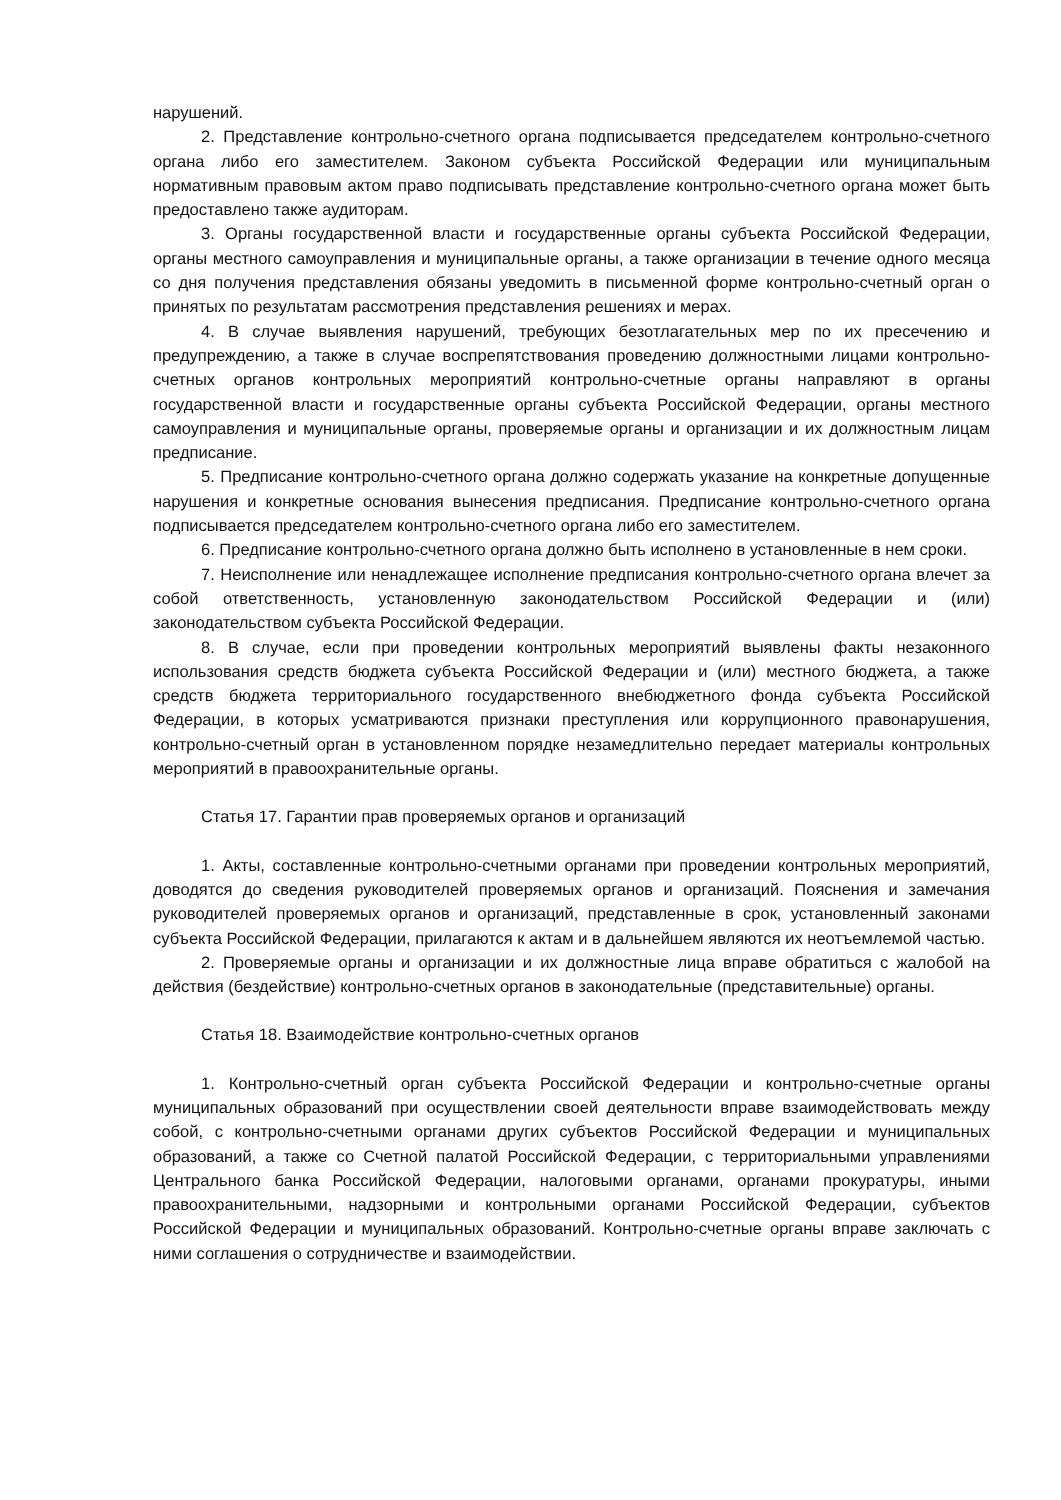нарушений.
2. Представление контрольно-счетного органа подписывается председателем контрольно-счетного органа либо его заместителем. Законом субъекта Российской Федерации или муниципальным нормативным правовым актом право подписывать представление контрольно-счетного органа может быть предоставлено также аудиторам.
3. Органы государственной власти и государственные органы субъекта Российской Федерации, органы местного самоуправления и муниципальные органы, а также организации в течение одного месяца со дня получения представления обязаны уведомить в письменной форме контрольно-счетный орган о принятых по результатам рассмотрения представления решениях и мерах.
4. В случае выявления нарушений, требующих безотлагательных мер по их пресечению и предупреждению, а также в случае воспрепятствования проведению должностными лицами контрольно-счетных органов контрольных мероприятий контрольно-счетные органы направляют в органы государственной власти и государственные органы субъекта Российской Федерации, органы местного самоуправления и муниципальные органы, проверяемые органы и организации и их должностным лицам предписание.
5. Предписание контрольно-счетного органа должно содержать указание на конкретные допущенные нарушения и конкретные основания вынесения предписания. Предписание контрольно-счетного органа подписывается председателем контрольно-счетного органа либо его заместителем.
6. Предписание контрольно-счетного органа должно быть исполнено в установленные в нем сроки.
7. Неисполнение или ненадлежащее исполнение предписания контрольно-счетного органа влечет за собой ответственность, установленную законодательством Российской Федерации и (или) законодательством субъекта Российской Федерации.
8. В случае, если при проведении контрольных мероприятий выявлены факты незаконного использования средств бюджета субъекта Российской Федерации и (или) местного бюджета, а также средств бюджета территориального государственного внебюджетного фонда субъекта Российской Федерации, в которых усматриваются признаки преступления или коррупционного правонарушения, контрольно-счетный орган в установленном порядке незамедлительно передает материалы контрольных мероприятий в правоохранительные органы.
Статья 17. Гарантии прав проверяемых органов и организаций
1. Акты, составленные контрольно-счетными органами при проведении контрольных мероприятий, доводятся до сведения руководителей проверяемых органов и организаций. Пояснения и замечания руководителей проверяемых органов и организаций, представленные в срок, установленный законами субъекта Российской Федерации, прилагаются к актам и в дальнейшем являются их неотъемлемой частью.
2. Проверяемые органы и организации и их должностные лица вправе обратиться с жалобой на действия (бездействие) контрольно-счетных органов в законодательные (представительные) органы.
Статья 18. Взаимодействие контрольно-счетных органов
1. Контрольно-счетный орган субъекта Российской Федерации и контрольно-счетные органы муниципальных образований при осуществлении своей деятельности вправе взаимодействовать между собой, с контрольно-счетными органами других субъектов Российской Федерации и муниципальных образований, а также со Счетной палатой Российской Федерации, с территориальными управлениями Центрального банка Российской Федерации, налоговыми органами, органами прокуратуры, иными правоохранительными, надзорными и контрольными органами Российской Федерации, субъектов Российской Федерации и муниципальных образований. Контрольно-счетные органы вправе заключать с ними соглашения о сотрудничестве и взаимодействии.